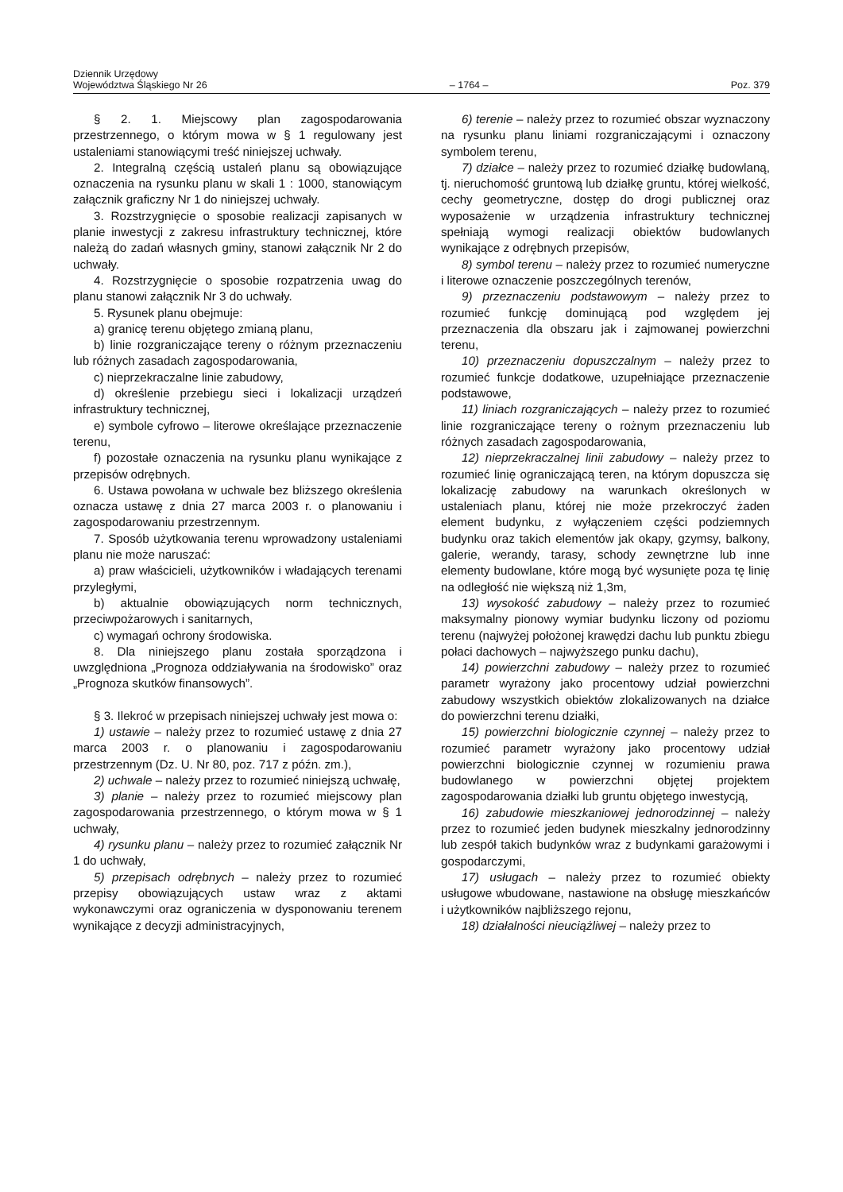Dziennik Urzędowy
Województwa Śląskiego Nr 26
– 1764 –
Poz. 379
§ 2. 1. Miejscowy plan zagospodarowania przestrzennego, o którym mowa w § 1 regulowany jest ustaleniami stanowiącymi treść niniejszej uchwały.
2. Integralną częścią ustaleń planu są obowiązujące oznaczenia na rysunku planu w skali 1 : 1000, stanowiącym załącznik graficzny Nr 1 do niniejszej uchwały.
3. Rozstrzygnięcie o sposobie realizacji zapisanych w planie inwestycji z zakresu infrastruktury technicznej, które należą do zadań własnych gminy, stanowi załącznik Nr 2 do uchwały.
4. Rozstrzygnięcie o sposobie rozpatrzenia uwag do planu stanowi załącznik Nr 3 do uchwały.
5. Rysunek planu obejmuje:
a) granicę terenu objętego zmianą planu,
b) linie rozgraniczające tereny o różnym przeznaczeniu lub różnych zasadach zagospodarowania,
c) nieprzekraczalne linie zabudowy,
d) określenie przebiegu sieci i lokalizacji urządzeń infrastruktury technicznej,
e) symbole cyfrowo – literowe określające przeznaczenie terenu,
f) pozostałe oznaczenia na rysunku planu wynikające z przepisów odrębnych.
6. Ustawa powołana w uchwale bez bliższego określenia oznacza ustawę z dnia 27 marca 2003 r. o planowaniu i zagospodarowaniu przestrzennym.
7. Sposób użytkowania terenu wprowadzony ustaleniami planu nie może naruszać:
a) praw właścicieli, użytkowników i władających terenami przyległymi,
b) aktualnie obowiązujących norm technicznych, przeciwpożarowych i sanitarnych,
c) wymagań ochrony środowiska.
8. Dla niniejszego planu została sporządzona i uwzględniona „Prognoza oddziaływania na środowisko” oraz „Prognoza skutków finansowych”.
§ 3. Ilekroć w przepisach niniejszej uchwały jest mowa o:
1) ustawie – należy przez to rozumieć ustawę z dnia 27 marca 2003 r. o planowaniu i zagospodarowaniu przestrzennym (Dz. U. Nr 80, poz. 717 z późn. zm.),
2) uchwale – należy przez to rozumieć niniejszą uchwałę,
3) planie – należy przez to rozumieć miejscowy plan zagospodarowania przestrzennego, o którym mowa w § 1 uchwały,
4) rysunku planu – należy przez to rozumieć załącznik Nr 1 do uchwały,
5) przepisach odrębnych – należy przez to rozumieć przepisy obowiązujących ustaw wraz z aktami wykonawczymi oraz ograniczenia w dysponowaniu terenem wynikające z decyzji administracyjnych,
6) terenie – należy przez to rozumieć obszar wyznaczony na rysunku planu liniami rozgraniczającymi i oznaczony symbolem terenu,
7) działce – należy przez to rozumieć działkę budowlaną, tj. nieruchomość gruntową lub działkę gruntu, której wielkość, cechy geometryczne, dostęp do drogi publicznej oraz wyposażenie w urządzenia infrastruktury technicznej spełniają wymogi realizacji obiektów budowlanych wynikające z odrębnych przepisów,
8) symbol terenu – należy przez to rozumieć numeryczne i literowe oznaczenie poszczególnych terenów,
9) przeznaczeniu podstawowym – należy przez to rozumieć funkcję dominującą pod względem jej przeznaczenia dla obszaru jak i zajmowanej powierzchni terenu,
10) przeznaczeniu dopuszczalnym – należy przez to rozumieć funkcje dodatkowe, uzupełniające przeznaczenie podstawowe,
11) liniach rozgraniczających – należy przez to rozumieć linie rozgraniczające tereny o rożnym przeznaczeniu lub różnych zasadach zagospodarowania,
12) nieprzekraczalnej linii zabudowy – należy przez to rozumieć linię ograniczającą teren, na którym dopuszcza się lokalizację zabudowy na warunkach określonych w ustaleniach planu, której nie może przekroczyć żaden element budynku, z wyłączeniem części podziemnych budynku oraz takich elementów jak okapy, gzymsy, balkony, galerie, werandy, tarasy, schody zewnętrzne lub inne elementy budowlane, które mogą być wysunięte poza tę linię na odległość nie większą niż 1,3m,
13) wysokość zabudowy – należy przez to rozumieć maksymalny pionowy wymiar budynku liczony od poziomu terenu (najwyżej położonej krawędzi dachu lub punktu zbiegu połaci dachowych – najwyższego punku dachu),
14) powierzchni zabudowy – należy przez to rozumieć parametr wyrażony jako procentowy udział powierzchni zabudowy wszystkich obiektów zlokalizowanych na działce do powierzchni terenu działki,
15) powierzchni biologicznie czynnej – należy przez to rozumieć parametr wyrażony jako procentowy udział powierzchni biologicznie czynnej w rozumieniu prawa budowlanego w powierzchni objętej projektem zagospodarowania działki lub gruntu objętego inwestycją,
16) zabudowie mieszkaniowej jednorodzinnej – należy przez to rozumieć jeden budynek mieszkalny jednorodzinny lub zespół takich budynków wraz z budynkami garażowymi i gospodarczymi,
17) usługach – należy przez to rozumieć obiekty usługowe wbudowane, nastawione na obsługę mieszkańców i użytkowników najbliższego rejonu,
18) działalności nieuciążliwej – należy przez to